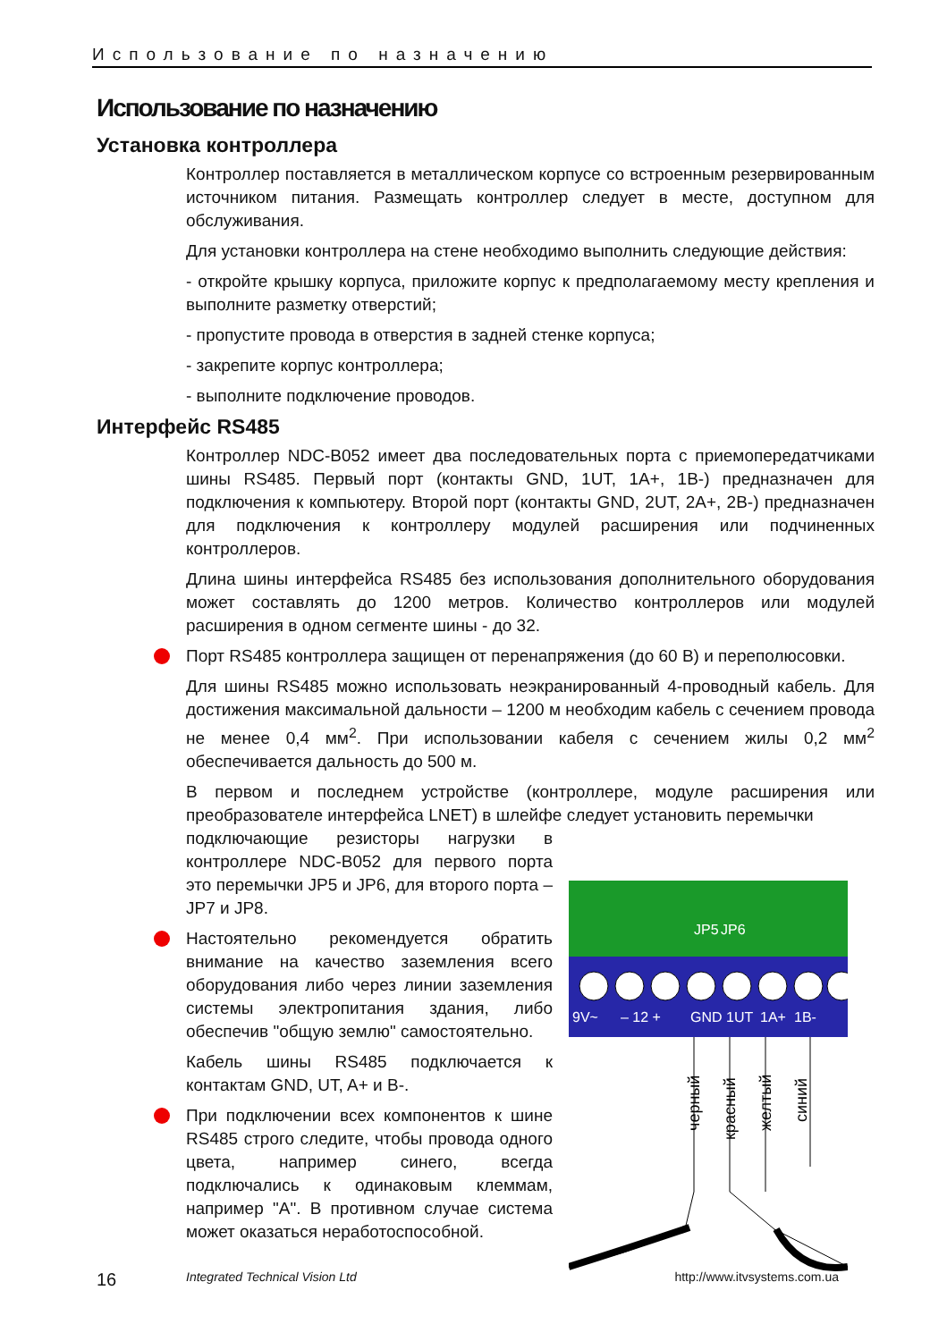Использование по назначению
Использование по назначению
Установка контроллера
Контроллер поставляется в металлическом корпусе со встроенным резервированным источником питания. Размещать контроллер следует в месте, доступном для обслуживания.
Для установки контроллера на стене необходимо выполнить следующие действия:
- откройте крышку корпуса, приложите корпус к предполагаемому месту крепления и выполните разметку отверстий;
- пропустите провода в отверстия в задней стенке корпуса;
- закрепите корпус контроллера;
- выполните подключение проводов.
Интерфейс RS485
Контроллер NDC-B052 имеет два последовательных порта с приемопередатчиками шины RS485. Первый порт (контакты GND, 1UT, 1A+, 1B-) предназначен для подключения к компьютеру. Второй порт (контакты GND, 2UT, 2A+, 2B-) предназначен для подключения к контроллеру модулей расширения или подчиненных контроллеров.
Длина шины интерфейса RS485 без использования дополнительного оборудования может составлять до 1200 метров. Количество контроллеров или модулей расширения в одном сегменте шины - до 32.
Порт RS485 контроллера защищен от перенапряжения (до 60 В) и переполюсовки.
Для шины RS485 можно использовать неэкранированный 4-проводный кабель. Для достижения максимальной дальности – 1200 м необходим кабель с сечением провода не менее 0,4 мм<sup>2</sup>. При использовании кабеля с сечением жилы 0,2 мм<sup>2</sup> обеспечивается дальность до 500 м.
В первом и последнем устройстве (контроллере, модуле расширения или преобразователе интерфейса LNET) в шлейфе следует установить перемычки
подключающие резисторы нагрузки в контроллере NDC-B052 для первого порта это перемычки JP5 и JP6, для второго порта – JP7 и JP8.
Настоятельно рекомендуется обратить внимание на качество заземления всего оборудования либо через линии заземления системы электропитания здания, либо обеспечив "общую землю" самостоятельно.
Кабель шины RS485 подключается к контактам GND, UT, A+ и B-.
При подключении всех компонентов к шине RS485 строго следите, чтобы провода одного цвета, например синего, всегда подключались к одинаковым клеммам, например "А". В противном случае система может оказаться неработоспособной.
9V~
– 12 +
GND
1UT
1A+
1B-
JP5
JP6
черный
красный
желтый
синий
16 Integrated Technical Vision Ltd http://www.itvsystems.com.ua